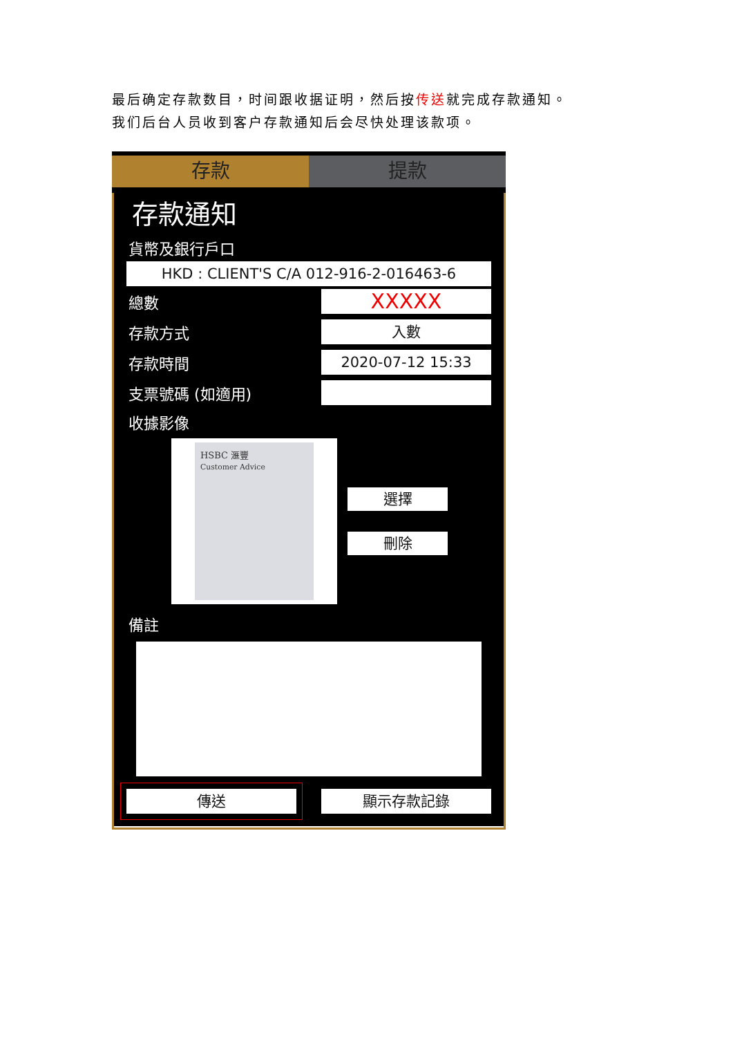最后确定存款数目，时间跟收据证明，然后按传送就完成存款通知。
我们后台人员收到客户存款通知后会尽快处理该款项。
存款 提款
存款通知
貨幣及銀行戶口
HKD : CLIENT'S C/A 012-916-2-016463-6
總數
XXXXX
存款方式
入數
存款時間
2020-07-12 15:33
支票號碼 (如適用)
收據影像
HSBC 滙豐
Customer Advice
選擇
刪除
備註
傳送 顯示存款記錄